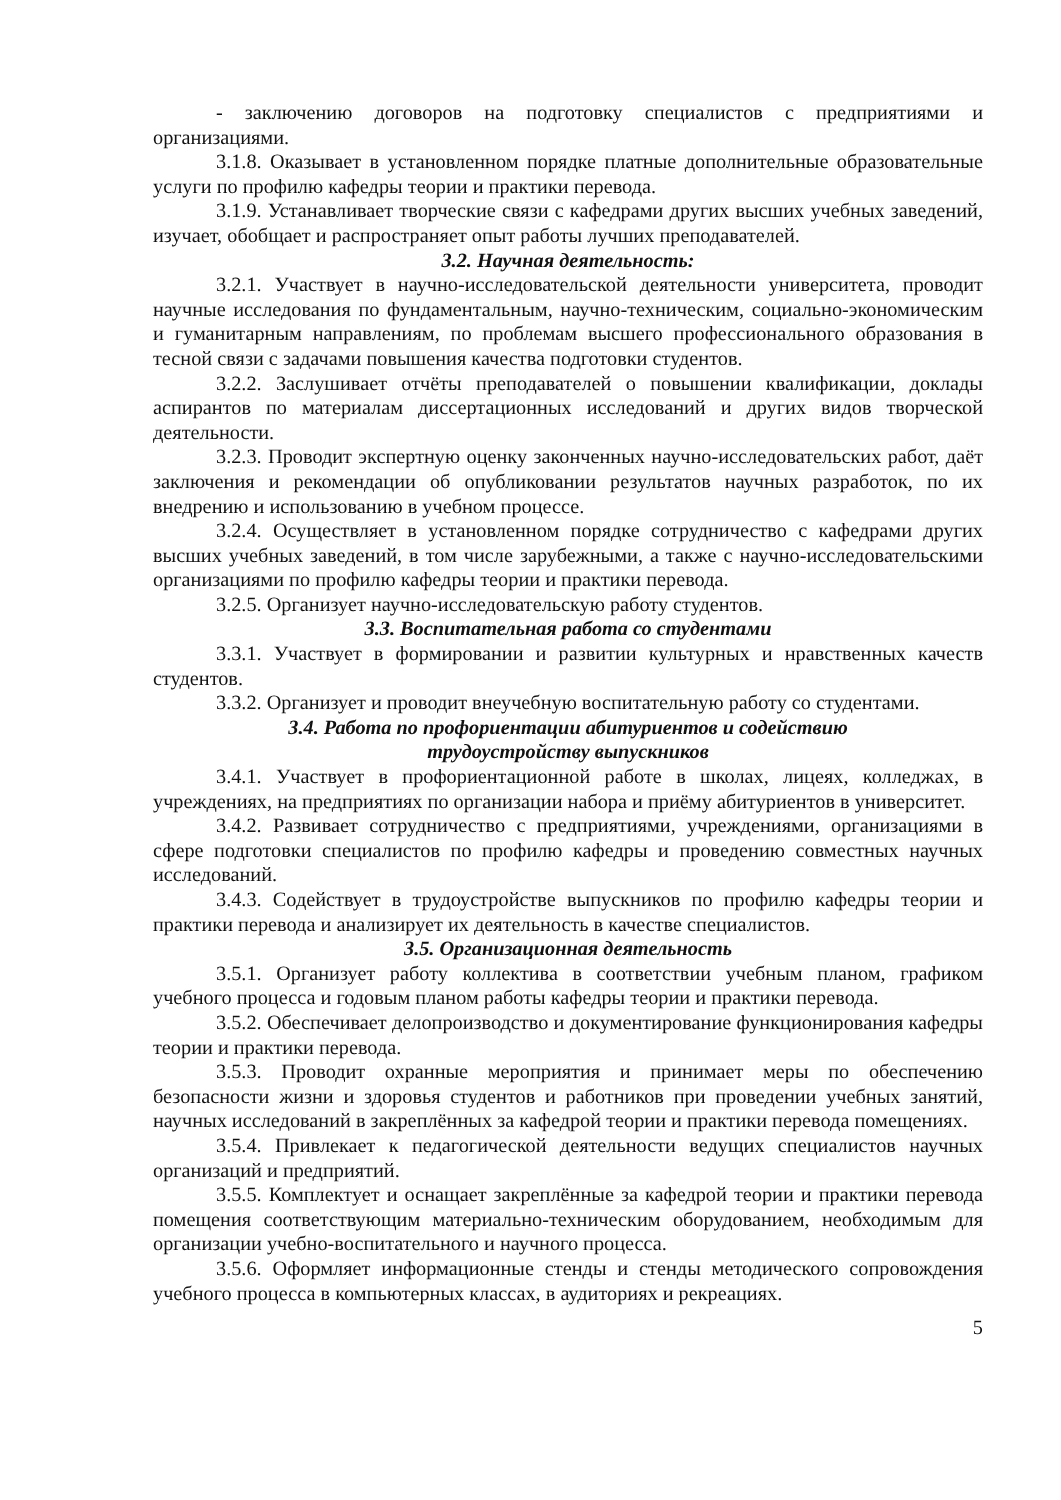- заключению договоров на подготовку специалистов с предприятиями и организациями.
3.1.8. Оказывает в установленном порядке платные дополнительные образовательные услуги по профилю кафедры теории и практики перевода.
3.1.9. Устанавливает творческие связи с кафедрами других высших учебных заведений, изучает, обобщает и распространяет опыт работы лучших преподавателей.
3.2. Научная деятельность:
3.2.1. Участвует в научно-исследовательской деятельности университета, проводит научные исследования по фундаментальным, научно-техническим, социально-экономическим и гуманитарным направлениям, по проблемам высшего профессионального образования в тесной связи с задачами повышения качества подготовки студентов.
3.2.2. Заслушивает отчёты преподавателей о повышении квалификации, доклады аспирантов по материалам диссертационных исследований и других видов творческой деятельности.
3.2.3. Проводит экспертную оценку законченных научно-исследовательских работ, даёт заключения и рекомендации об опубликовании результатов научных разработок, по их внедрению и использованию в учебном процессе.
3.2.4. Осуществляет в установленном порядке сотрудничество с кафедрами других высших учебных заведений, в том числе зарубежными, а также с научно-исследовательскими организациями по профилю кафедры теории и практики перевода.
3.2.5. Организует научно-исследовательскую работу студентов.
3.3. Воспитательная работа со студентами
3.3.1. Участвует в формировании и развитии культурных и нравственных качеств студентов.
3.3.2. Организует и проводит внеучебную воспитательную работу со студентами.
3.4. Работа по профориентации абитуриентов и содействию
трудоустройству выпускников
3.4.1. Участвует в профориентационной работе в школах, лицеях, колледжах, в учреждениях, на предприятиях по организации набора и приёму абитуриентов в университет.
3.4.2. Развивает сотрудничество с предприятиями, учреждениями, организациями в сфере подготовки специалистов по профилю кафедры и проведению совместных научных исследований.
3.4.3. Содействует в трудоустройстве выпускников по профилю кафедры теории и практики перевода и анализирует их деятельность в качестве специалистов.
3.5. Организационная деятельность
3.5.1. Организует работу коллектива в соответствии учебным планом, графиком учебного процесса и годовым планом работы кафедры теории и практики перевода.
3.5.2. Обеспечивает делопроизводство и документирование функционирования кафедры теории и практики перевода.
3.5.3. Проводит охранные мероприятия и принимает меры по обеспечению безопасности жизни и здоровья студентов и работников при проведении учебных занятий, научных исследований в закреплённых за кафедрой теории и практики перевода помещениях.
3.5.4. Привлекает к педагогической деятельности ведущих специалистов научных организаций и предприятий.
3.5.5. Комплектует и оснащает закреплённые за кафедрой теории и практики перевода помещения соответствующим материально-техническим оборудованием, необходимым для организации учебно-воспитательного и научного процесса.
3.5.6. Оформляет информационные стенды и стенды методического сопровождения учебного процесса в компьютерных классах, в аудиториях и рекреациях.
5